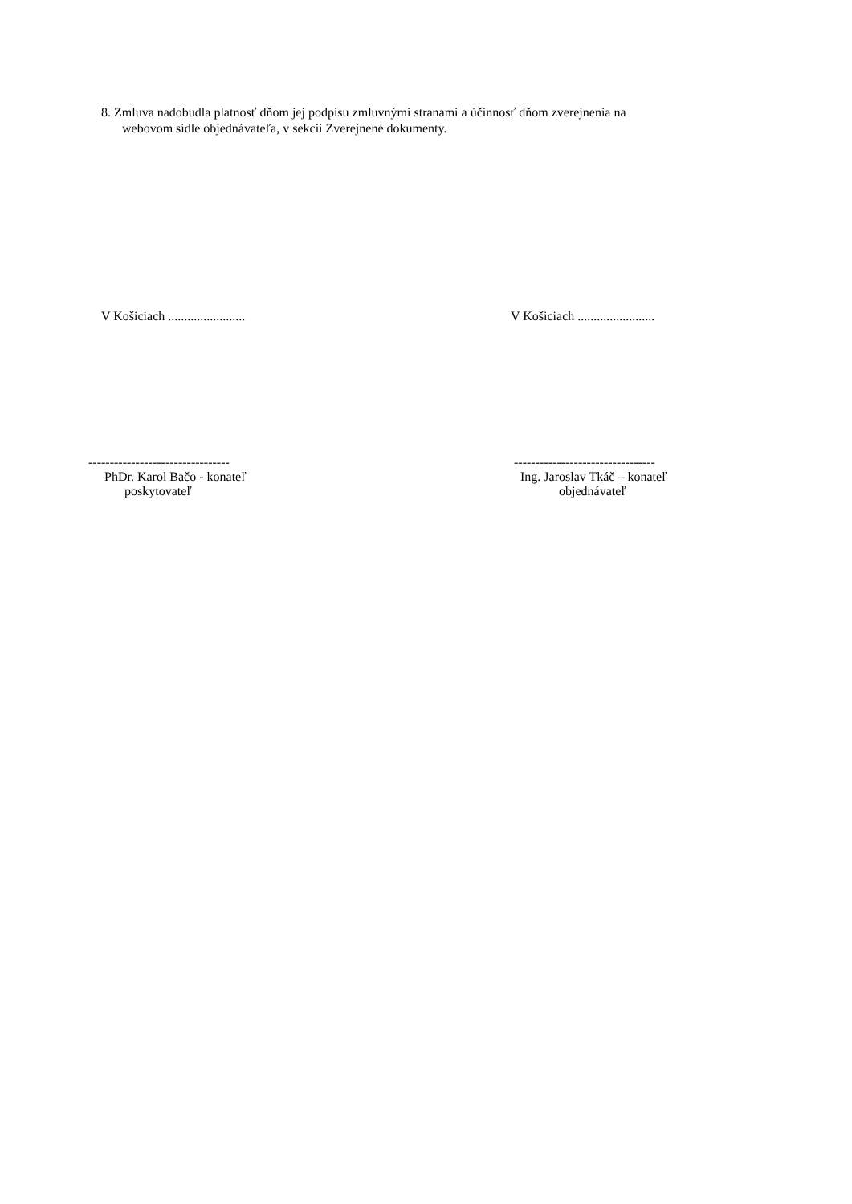8. Zmluva nadobudla platnosť dňom jej podpisu zmluvnými stranami a účinnosť dňom zverejnenia na
webovom sídle objednávateľa, v sekcii Zverejnené dokumenty.
V Košiciach ........................ V Košiciach ........................
---------------------------------
PhDr. Karol Bačo - konateľ
poskytovateľ
---------------------------------
Ing. Jaroslav Tkáč – konateľ
objednávateľ